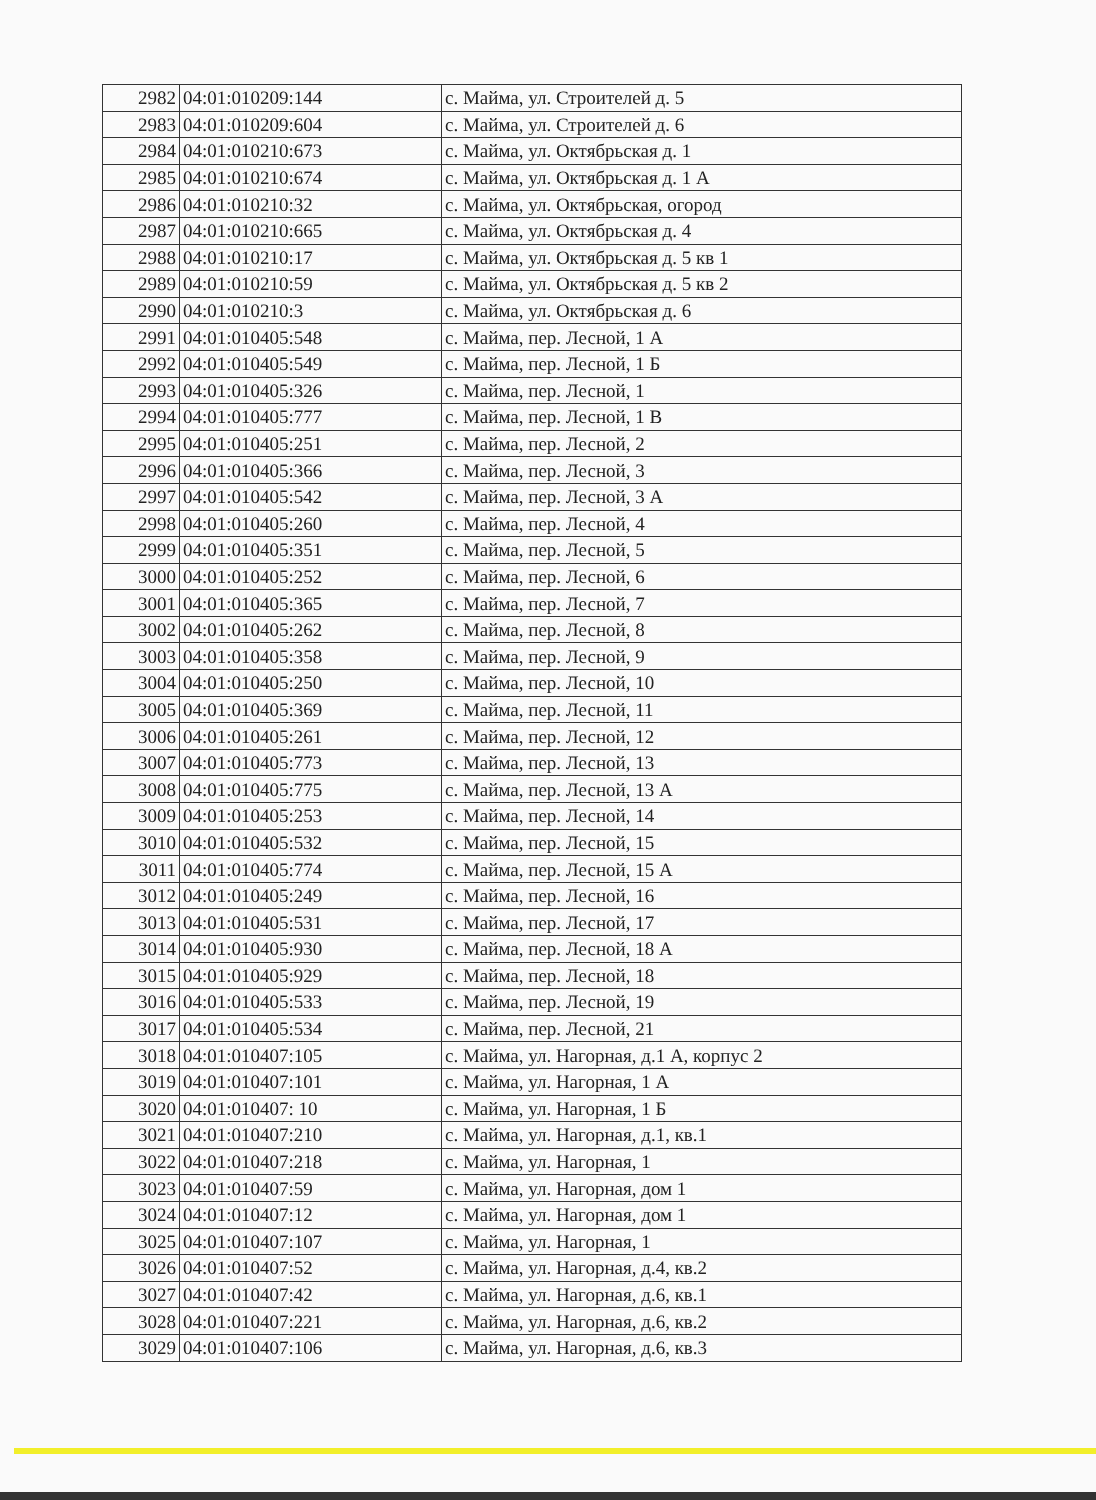| 2982 | 04:01:010209:144 | с. Майма, ул. Строителей д. 5 |
| 2983 | 04:01:010209:604 | с. Майма, ул. Строителей д. 6 |
| 2984 | 04:01:010210:673 | с. Майма, ул. Октябрьская д. 1 |
| 2985 | 04:01:010210:674 | с. Майма, ул. Октябрьская д. 1 А |
| 2986 | 04:01:010210:32 | с. Майма, ул. Октябрьская, огород |
| 2987 | 04:01:010210:665 | с. Майма, ул. Октябрьская д. 4 |
| 2988 | 04:01:010210:17 | с. Майма, ул. Октябрьская д. 5 кв 1 |
| 2989 | 04:01:010210:59 | с. Майма, ул. Октябрьская д. 5 кв 2 |
| 2990 | 04:01:010210:3 | с. Майма, ул. Октябрьская д. 6 |
| 2991 | 04:01:010405:548 | с. Майма, пер. Лесной, 1 А |
| 2992 | 04:01:010405:549 | с. Майма, пер. Лесной, 1 Б |
| 2993 | 04:01:010405:326 | с. Майма, пер. Лесной, 1 |
| 2994 | 04:01:010405:777 | с. Майма, пер. Лесной, 1 В |
| 2995 | 04:01:010405:251 | с. Майма, пер. Лесной, 2 |
| 2996 | 04:01:010405:366 | с. Майма, пер. Лесной, 3 |
| 2997 | 04:01:010405:542 | с. Майма, пер. Лесной, 3 А |
| 2998 | 04:01:010405:260 | с. Майма, пер. Лесной, 4 |
| 2999 | 04:01:010405:351 | с. Майма, пер. Лесной, 5 |
| 3000 | 04:01:010405:252 | с. Майма, пер. Лесной, 6 |
| 3001 | 04:01:010405:365 | с. Майма, пер. Лесной, 7 |
| 3002 | 04:01:010405:262 | с. Майма, пер. Лесной, 8 |
| 3003 | 04:01:010405:358 | с. Майма, пер. Лесной, 9 |
| 3004 | 04:01:010405:250 | с. Майма, пер. Лесной, 10 |
| 3005 | 04:01:010405:369 | с. Майма, пер. Лесной, 11 |
| 3006 | 04:01:010405:261 | с. Майма, пер. Лесной, 12 |
| 3007 | 04:01:010405:773 | с. Майма, пер. Лесной, 13 |
| 3008 | 04:01:010405:775 | с. Майма, пер. Лесной, 13 А |
| 3009 | 04:01:010405:253 | с. Майма, пер. Лесной, 14 |
| 3010 | 04:01:010405:532 | с. Майма, пер. Лесной, 15 |
| 3011 | 04:01:010405:774 | с. Майма, пер. Лесной, 15 А |
| 3012 | 04:01:010405:249 | с. Майма, пер. Лесной, 16 |
| 3013 | 04:01:010405:531 | с. Майма, пер. Лесной, 17 |
| 3014 | 04:01:010405:930 | с. Майма, пер. Лесной, 18 А |
| 3015 | 04:01:010405:929 | с. Майма, пер. Лесной, 18 |
| 3016 | 04:01:010405:533 | с. Майма, пер. Лесной, 19 |
| 3017 | 04:01:010405:534 | с. Майма, пер. Лесной, 21 |
| 3018 | 04:01:010407:105 | с. Майма, ул. Нагорная, д.1 А, корпус 2 |
| 3019 | 04:01:010407:101 | с. Майма, ул. Нагорная, 1 А |
| 3020 | 04:01:010407: 10 | с. Майма, ул. Нагорная, 1 Б |
| 3021 | 04:01:010407:210 | с. Майма, ул. Нагорная, д.1, кв.1 |
| 3022 | 04:01:010407:218 | с. Майма, ул. Нагорная, 1 |
| 3023 | 04:01:010407:59 | с. Майма, ул. Нагорная, дом 1 |
| 3024 | 04:01:010407:12 | с. Майма, ул. Нагорная, дом 1 |
| 3025 | 04:01:010407:107 | с. Майма, ул. Нагорная, 1 |
| 3026 | 04:01:010407:52 | с. Майма, ул. Нагорная, д.4, кв.2 |
| 3027 | 04:01:010407:42 | с. Майма, ул. Нагорная, д.6, кв.1 |
| 3028 | 04:01:010407:221 | с. Майма, ул. Нагорная, д.6, кв.2 |
| 3029 | 04:01:010407:106 | с. Майма, ул. Нагорная, д.6, кв.3 |